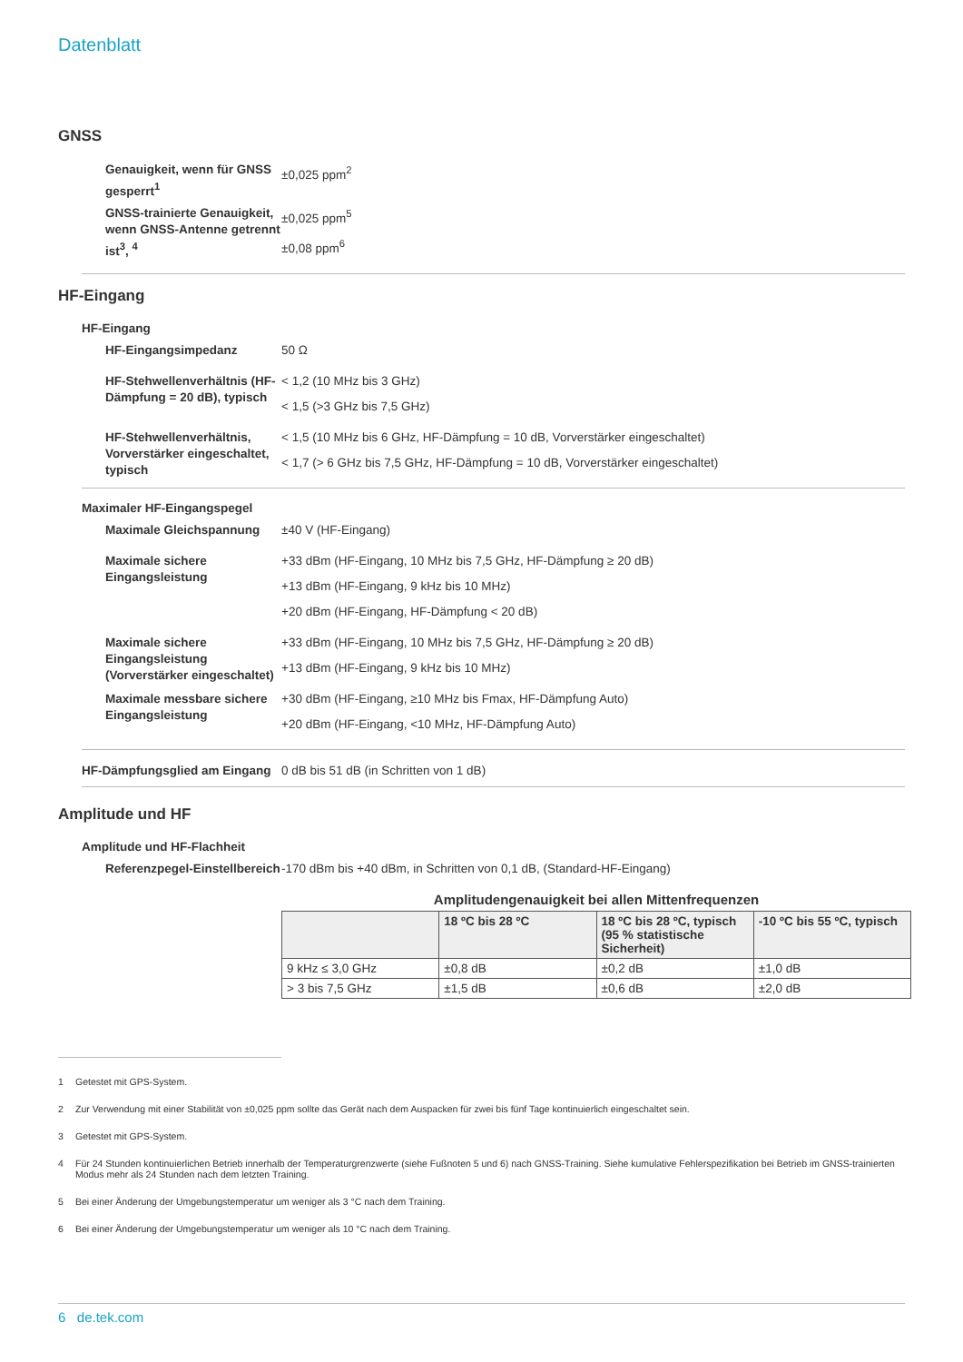Datenblatt
GNSS
Genauigkeit, wenn für GNSS gesperrt<sup>1</sup>
±0,025 ppm<sup>2</sup>
GNSS-trainierte Genauigkeit, wenn GNSS-Antenne getrennt ist<sup>3</sup>, <sup>4</sup>
±0,025 ppm<sup>5</sup>
±0,08 ppm<sup>6</sup>
HF-Eingang
HF-Eingang
HF-Eingangsimpedanz 50 Ω
HF-Stehwellenverhältnis (HF-Dämpfung = 20 dB), typisch
< 1,2 (10 MHz bis 3 GHz)
< 1,5 (>3 GHz bis 7,5 GHz)
HF-Stehwellenverhältnis, Vorverstärker eingeschaltet, typisch
< 1,5 (10 MHz bis 6 GHz, HF-Dämpfung = 10 dB, Vorverstärker eingeschaltet)
< 1,7 (> 6 GHz bis 7,5 GHz, HF-Dämpfung = 10 dB, Vorverstärker eingeschaltet)
Maximaler HF-Eingangspegel
Maximale Gleichspannung ±40 V (HF-Eingang)
Maximale sichere Eingangsleistung
+33 dBm (HF-Eingang, 10 MHz bis 7,5 GHz, HF-Dämpfung ≥ 20 dB)
+13 dBm (HF-Eingang, 9 kHz bis 10 MHz)
+20 dBm (HF-Eingang, HF-Dämpfung < 20 dB)
Maximale sichere Eingangsleistung (Vorverstärker eingeschaltet)
+33 dBm (HF-Eingang, 10 MHz bis 7,5 GHz, HF-Dämpfung ≥ 20 dB)
+13 dBm (HF-Eingang, 9 kHz bis 10 MHz)
Maximale messbare sichere Eingangsleistung
+30 dBm (HF-Eingang, ≥10 MHz bis Fmax, HF-Dämpfung Auto)
+20 dBm (HF-Eingang, <10 MHz, HF-Dämpfung Auto)
HF-Dämpfungsglied am Eingang
0 dB bis 51 dB (in Schritten von 1 dB)
Amplitude und HF
Amplitude und HF-Flachheit
Referenzpegel-Einstellbereich
-170 dBm bis +40 dBm, in Schritten von 0,1 dB, (Standard-HF-Eingang)
Amplitudengenauigkeit bei allen Mittenfrequenzen
| | 18 ºC bis 28 ºC | 18 ºC bis 28 ºC, typisch (95 % statistische Sicherheit) | -10 ºC bis 55 ºC, typisch |
| --- | --- | --- | --- |
| 9 kHz ≤ 3,0 GHz | ±0,8 dB | ±0,2 dB | ±1,0 dB |
| > 3 bis 7,5 GHz | ±1,5 dB | ±0,6 dB | ±2,0 dB |
1 Getestet mit GPS-System.
2 Zur Verwendung mit einer Stabilität von ±0,025 ppm sollte das Gerät nach dem Auspacken für zwei bis fünf Tage kontinuierlich eingeschaltet sein.
3 Getestet mit GPS-System.
4 Für 24 Stunden kontinuierlichen Betrieb innerhalb der Temperaturgrenzwerte (siehe Fußnoten 5 und 6) nach GNSS-Training. Siehe kumulative Fehlerspezifikation bei Betrieb im GNSS-trainierten Modus mehr als 24 Stunden nach dem letzten Training.
5 Bei einer Änderung der Umgebungstemperatur um weniger als 3 °C nach dem Training.
6 Bei einer Änderung der Umgebungstemperatur um weniger als 10 °C nach dem Training.
6 de.tek.com